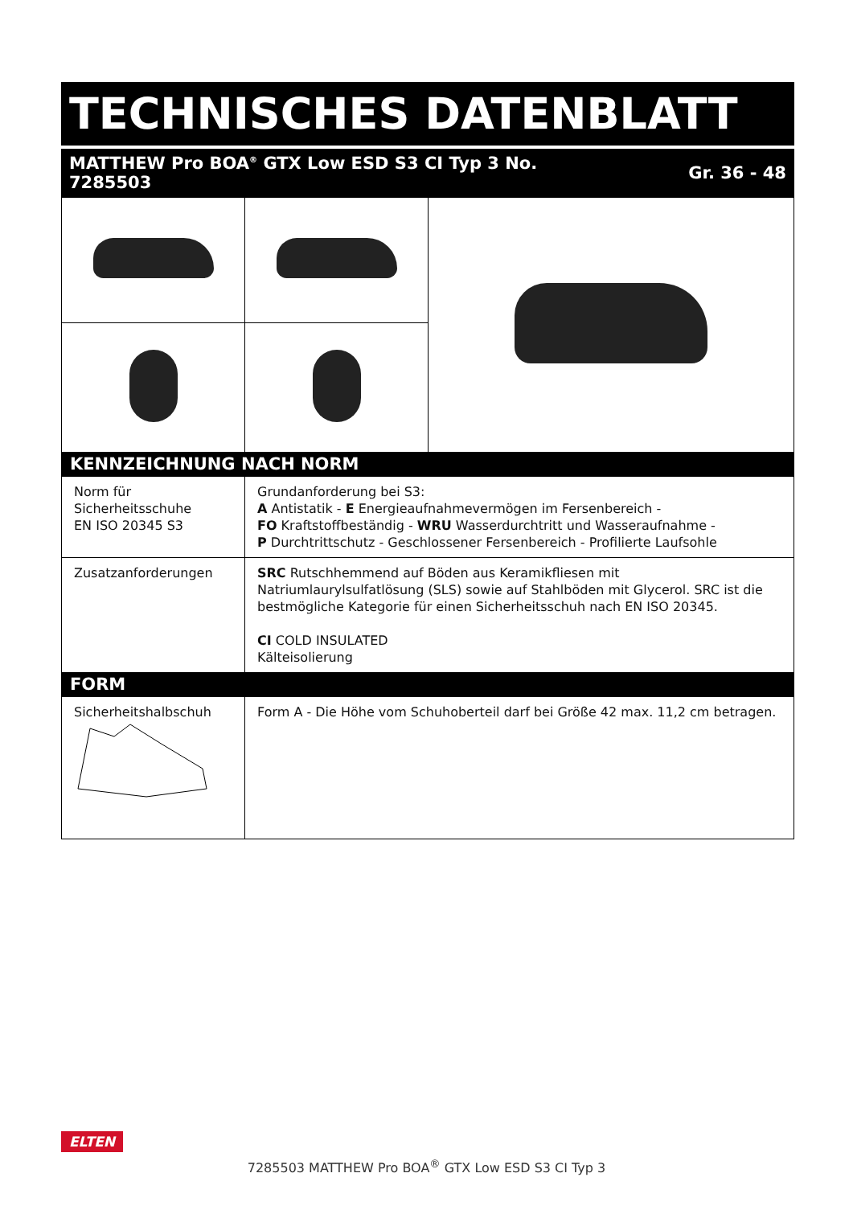TECHNISCHES DATENBLATT
MATTHEW Pro BOA<sup>®</sup> GTX Low ESD S3 CI Typ 3 No.
7285503
Gr. 36 - 48
| KENNZEICHNUNG NACH NORM | | |
| Norm für Sicherheitsschuhe EN ISO 20345 S3 | Grundanforderung bei S3: A Antistatik - E Energieaufnahmevermögen im Fersenbereich - FO Kraftstoffbeständig - WRU Wasserdurchtritt und Wasseraufnahme - P Durchtrittschutz - Geschlossener Fersenbereich - Profilierte Laufsohle | |
| Zusatzanforderungen | SRC Rutschhemmend auf Böden aus Keramikfliesen mit Natriumlaurylsulfatlösung (SLS) sowie auf Stahlböden mit Glycerol. SRC ist die bestmögliche Kategorie für einen Sicherheitsschuh nach EN ISO 20345. CI COLD INSULATED Kälteisolierung | |
| FORM | | |
| Sicherheitshalbschuh | Form A - Die Höhe vom Schuhoberteil darf bei Größe 42 max. 11,2 cm betragen. | |
ELTEN
7285503 MATTHEW Pro BOA<sup>®</sup> GTX Low ESD S3 CI Typ 3